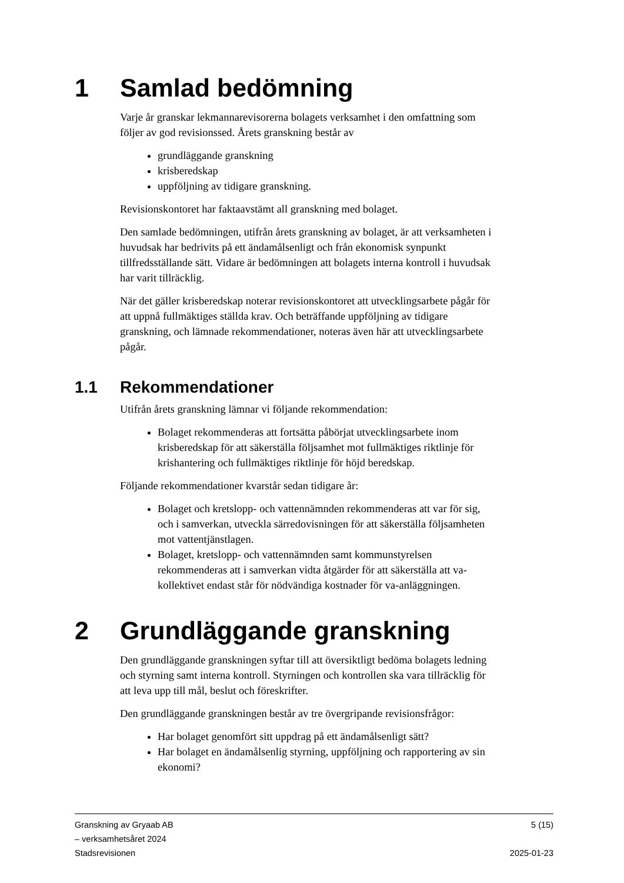1 Samlad bedömning
Varje år granskar lekmannarevisorerna bolagets verksamhet i den omfattning som följer av god revisionssed. Årets granskning består av
grundläggande granskning
krisberedskap
uppföljning av tidigare granskning.
Revisionskontoret har faktaavstämt all granskning med bolaget.
Den samlade bedömningen, utifrån årets granskning av bolaget, är att verksamheten i huvudsak har bedrivits på ett ändamålsenligt och från ekonomisk synpunkt tillfredsställande sätt. Vidare är bedömningen att bolagets interna kontroll i huvudsak har varit tillräcklig.
När det gäller krisberedskap noterar revisionskontoret att utvecklingsarbete pågår för att uppnå fullmäktiges ställda krav. Och beträffande uppföljning av tidigare granskning, och lämnade rekommendationer, noteras även här att utvecklingsarbete pågår.
1.1 Rekommendationer
Utifrån årets granskning lämnar vi följande rekommendation:
Bolaget rekommenderas att fortsätta påbörjat utvecklingsarbete inom krisberedskap för att säkerställa följsamhet mot fullmäktiges riktlinje för krishantering och fullmäktiges riktlinje för höjd beredskap.
Följande rekommendationer kvarstår sedan tidigare år:
Bolaget och kretslopp- och vattennämnden rekommenderas att var för sig, och i samverkan, utveckla särredovisningen för att säkerställa följsamheten mot vattentjänstlagen.
Bolaget, kretslopp- och vattennämnden samt kommunstyrelsen rekommenderas att i samverkan vidta åtgärder för att säkerställa att va-kollektivet endast står för nödvändiga kostnader för va-anläggningen.
2 Grundläggande granskning
Den grundläggande granskningen syftar till att översiktligt bedöma bolagets ledning och styrning samt interna kontroll. Styrningen och kontrollen ska vara tillräcklig för att leva upp till mål, beslut och föreskrifter.
Den grundläggande granskningen består av tre övergripande revisionsfrågor:
Har bolaget genomfört sitt uppdrag på ett ändamålsenligt sätt?
Har bolaget en ändamålsenlig styrning, uppföljning och rapportering av sin ekonomi?
Granskning av Gryaab AB
– verksamhetsåret 2024
Stadsrevisionen
5 (15)
2025-01-23